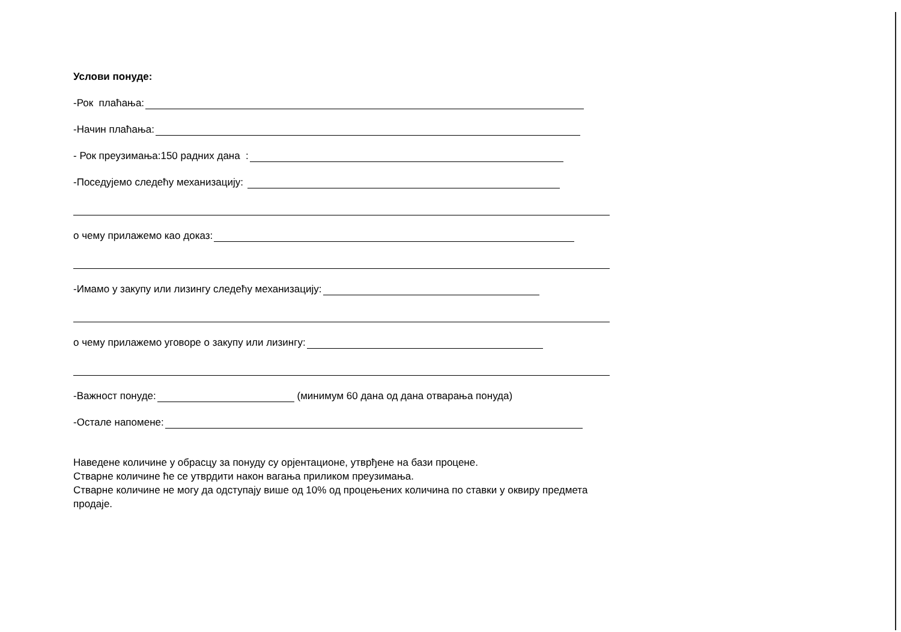Услови понуде:
-Рок плаћања:
-Начин плаћања:
- Рок преузимања:150 радних дана :
-Поседујемо следећу механизацију:
о чему прилажемо као доказ:
-Имамо у закупу или лизингу следећу механизацију:
о чему прилажемо уговоре о закупу или лизингу:
-Важност понуде: (минимум 60 дана од дана отварања понуда)
-Остале напомене:
Наведене количине у обрасцу за понуду су орјентационе, утврђене на бази процене.
Стварне количине ће се утврдити након вагања приликом преузимања.
Стварне количине не могу да одступају више од 10% од процењених количина по ставки у оквиру предмета продаје.